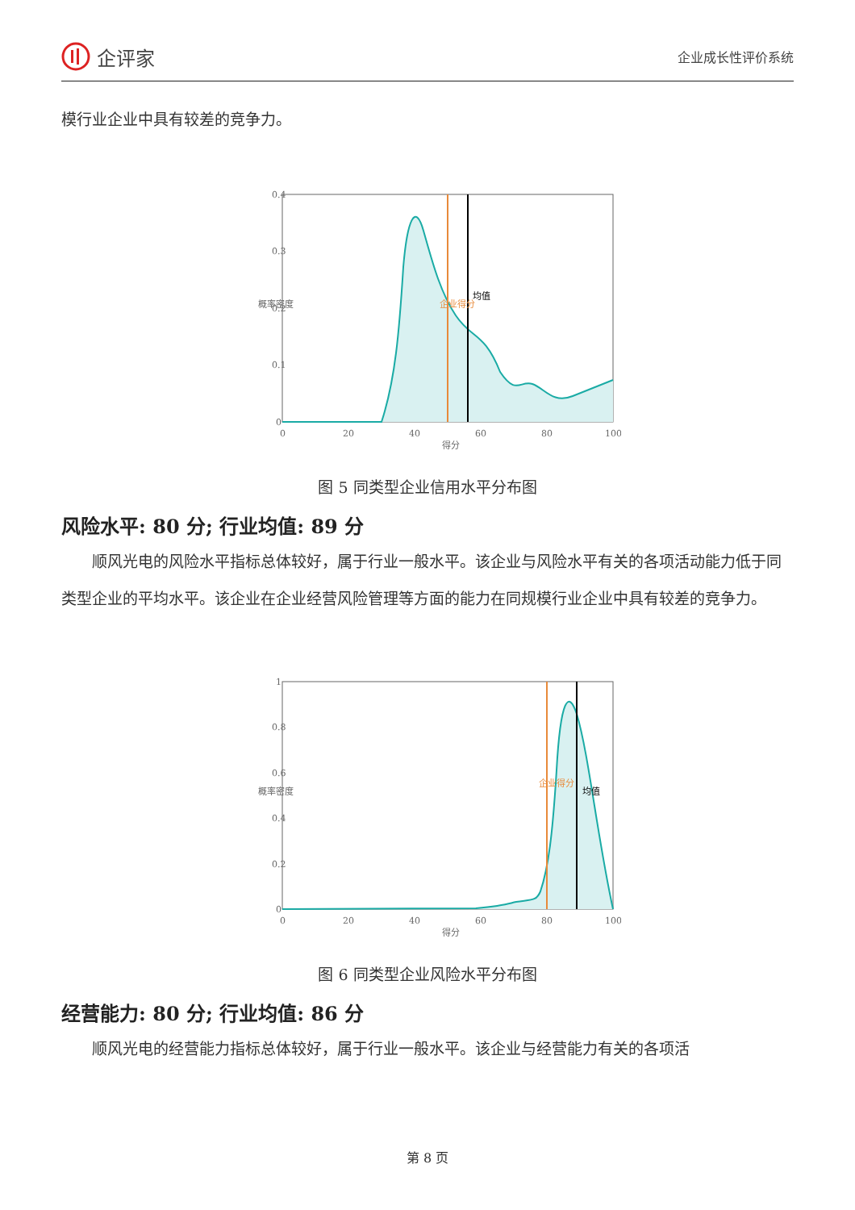企评家
企业成长性评价系统
模行业企业中具有较差的竞争力。
0.4
0.3
0.2
0.1
0
0
20
40
60
80
100
得分
概率密度
企业得分
均值
图 5 同类型企业信用水平分布图
风险水平: 80 分; 行业均值: 89 分
顺风光电的风险水平指标总体较好，属于行业一般水平。该企业与风险水平有关的各项活动能力低于同类型企业的平均水平。该企业在企业经营风险管理等方面的能力在同规模行业企业中具有较差的竞争力。
1
0.8
0.6
0.4
0.2
0
0
20
40
60
80
100
得分
概率密度
企业得分
均值
图 6 同类型企业风险水平分布图
经营能力: 80 分; 行业均值: 86 分
顺风光电的经营能力指标总体较好，属于行业一般水平。该企业与经营能力有关的各项活
第 8 页